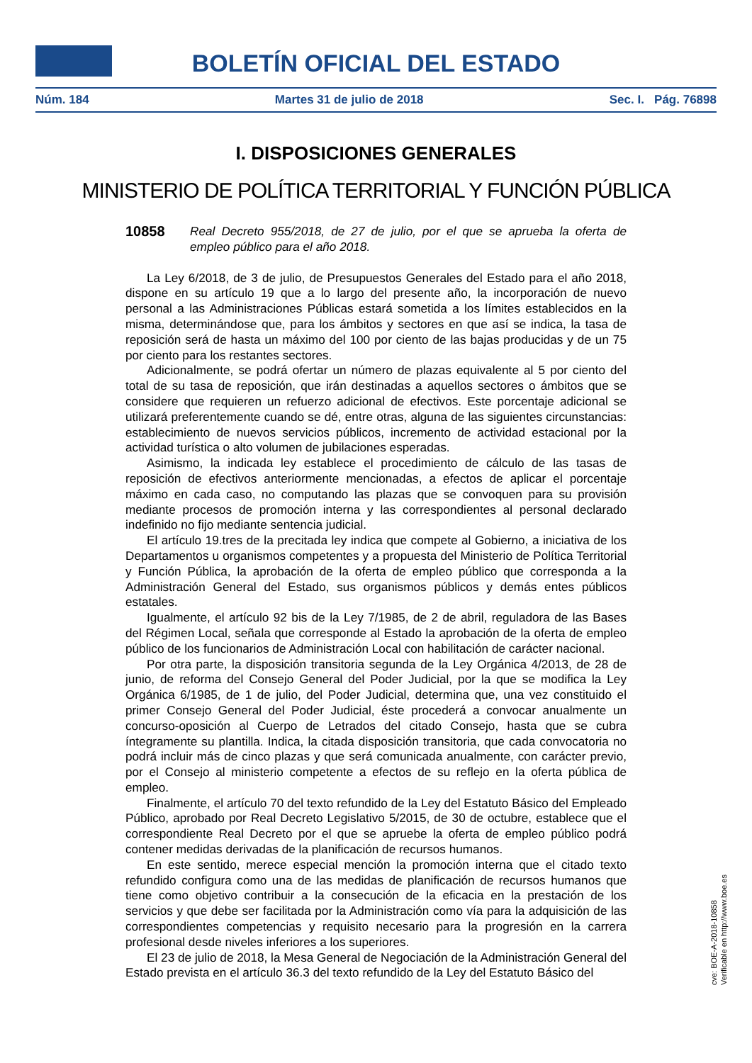BOLETÍN OFICIAL DEL ESTADO
Núm. 184 Martes 31 de julio de 2018 Sec. I. Pág. 76898
I. DISPOSICIONES GENERALES
MINISTERIO DE POLÍTICA TERRITORIAL Y FUNCIÓN PÚBLICA
10858 Real Decreto 955/2018, de 27 de julio, por el que se aprueba la oferta de empleo público para el año 2018.
La Ley 6/2018, de 3 de julio, de Presupuestos Generales del Estado para el año 2018, dispone en su artículo 19 que a lo largo del presente año, la incorporación de nuevo personal a las Administraciones Públicas estará sometida a los límites establecidos en la misma, determinándose que, para los ámbitos y sectores en que así se indica, la tasa de reposición será de hasta un máximo del 100 por ciento de las bajas producidas y de un 75 por ciento para los restantes sectores.
Adicionalmente, se podrá ofertar un número de plazas equivalente al 5 por ciento del total de su tasa de reposición, que irán destinadas a aquellos sectores o ámbitos que se considere que requieren un refuerzo adicional de efectivos. Este porcentaje adicional se utilizará preferentemente cuando se dé, entre otras, alguna de las siguientes circunstancias: establecimiento de nuevos servicios públicos, incremento de actividad estacional por la actividad turística o alto volumen de jubilaciones esperadas.
Asimismo, la indicada ley establece el procedimiento de cálculo de las tasas de reposición de efectivos anteriormente mencionadas, a efectos de aplicar el porcentaje máximo en cada caso, no computando las plazas que se convoquen para su provisión mediante procesos de promoción interna y las correspondientes al personal declarado indefinido no fijo mediante sentencia judicial.
El artículo 19.tres de la precitada ley indica que compete al Gobierno, a iniciativa de los Departamentos u organismos competentes y a propuesta del Ministerio de Política Territorial y Función Pública, la aprobación de la oferta de empleo público que corresponda a la Administración General del Estado, sus organismos públicos y demás entes públicos estatales.
Igualmente, el artículo 92 bis de la Ley 7/1985, de 2 de abril, reguladora de las Bases del Régimen Local, señala que corresponde al Estado la aprobación de la oferta de empleo público de los funcionarios de Administración Local con habilitación de carácter nacional.
Por otra parte, la disposición transitoria segunda de la Ley Orgánica 4/2013, de 28 de junio, de reforma del Consejo General del Poder Judicial, por la que se modifica la Ley Orgánica 6/1985, de 1 de julio, del Poder Judicial, determina que, una vez constituido el primer Consejo General del Poder Judicial, éste procederá a convocar anualmente un concurso-oposición al Cuerpo de Letrados del citado Consejo, hasta que se cubra íntegramente su plantilla. Indica, la citada disposición transitoria, que cada convocatoria no podrá incluir más de cinco plazas y que será comunicada anualmente, con carácter previo, por el Consejo al ministerio competente a efectos de su reflejo en la oferta pública de empleo.
Finalmente, el artículo 70 del texto refundido de la Ley del Estatuto Básico del Empleado Público, aprobado por Real Decreto Legislativo 5/2015, de 30 de octubre, establece que el correspondiente Real Decreto por el que se apruebe la oferta de empleo público podrá contener medidas derivadas de la planificación de recursos humanos.
En este sentido, merece especial mención la promoción interna que el citado texto refundido configura como una de las medidas de planificación de recursos humanos que tiene como objetivo contribuir a la consecución de la eficacia en la prestación de los servicios y que debe ser facilitada por la Administración como vía para la adquisición de las correspondientes competencias y requisito necesario para la progresión en la carrera profesional desde niveles inferiores a los superiores.
El 23 de julio de 2018, la Mesa General de Negociación de la Administración General del Estado prevista en el artículo 36.3 del texto refundido de la Ley del Estatuto Básico del
cve: BOE-A-2018-10858
Verificable en http://www.boe.es